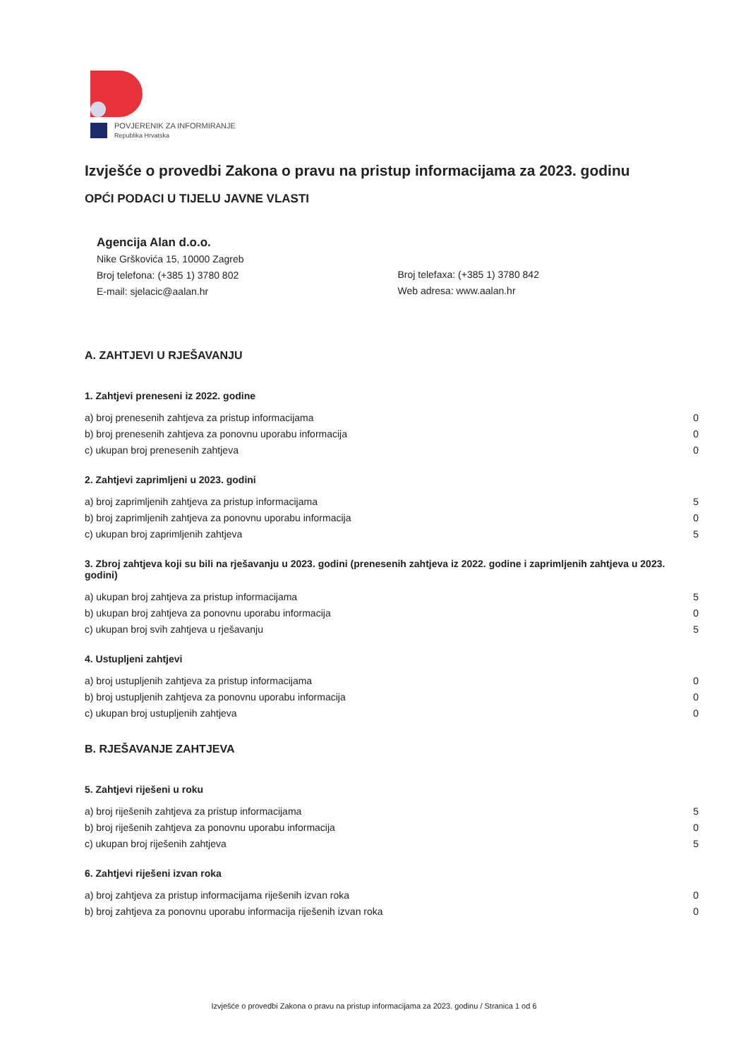POVJERENIK ZA INFORMIRANJE
Republika Hrvatska
Izvješće o provedbi Zakona o pravu na pristup informacijama za 2023. godinu
OPĆI PODACI U TIJELU JAVNE VLASTI
Agencija Alan d.o.o.
Nike Grškovića 15, 10000 Zagreb
Broj telefona: (+385 1) 3780 802
E-mail: sjelacic@aalan.hr
Broj telefaxa: (+385 1) 3780 842
Web adresa: www.aalan.hr
A. ZAHTJEVI U RJEŠAVANJU
1. Zahtjevi preneseni iz 2022. godine
| a) broj prenesenih zahtjeva za pristup informacijama | 0 |
| b) broj prenesenih zahtjeva za ponovnu uporabu informacija | 0 |
| c) ukupan broj prenesenih zahtjeva | 0 |
2. Zahtjevi zaprimljeni u 2023. godini
| a) broj zaprimljenih zahtjeva za pristup informacijama | 5 |
| b) broj zaprimljenih zahtjeva za ponovnu uporabu informacija | 0 |
| c) ukupan broj zaprimljenih zahtjeva | 5 |
3. Zbroj zahtjeva koji su bili na rješavanju u 2023. godini (prenesenih zahtjeva iz 2022. godine i zaprimljenih zahtjeva u 2023. godini)
| a) ukupan broj zahtjeva za pristup informacijama | 5 |
| b) ukupan broj zahtjeva za ponovnu uporabu informacija | 0 |
| c) ukupan broj svih zahtjeva u rješavanju | 5 |
4. Ustupljeni zahtjevi
| a) broj ustupljenih zahtjeva za pristup informacijama | 0 |
| b) broj ustupljenih zahtjeva za ponovnu uporabu informacija | 0 |
| c) ukupan broj ustupljenih zahtjeva | 0 |
B. RJEŠAVANJE ZAHTJEVA
5. Zahtjevi riješeni u roku
| a) broj riješenih zahtjeva za pristup informacijama | 5 |
| b) broj riješenih zahtjeva za ponovnu uporabu informacija | 0 |
| c) ukupan broj riješenih zahtjeva | 5 |
6. Zahtjevi riješeni izvan roka
| a) broj zahtjeva za pristup informacijama riješenih izvan roka | 0 |
| b) broj zahtjeva za ponovnu uporabu informacija riješenih izvan roka | 0 |
Izvješće o provedbi Zakona o pravu na pristup informacijama za 2023. godinu / Stranica 1 od 6